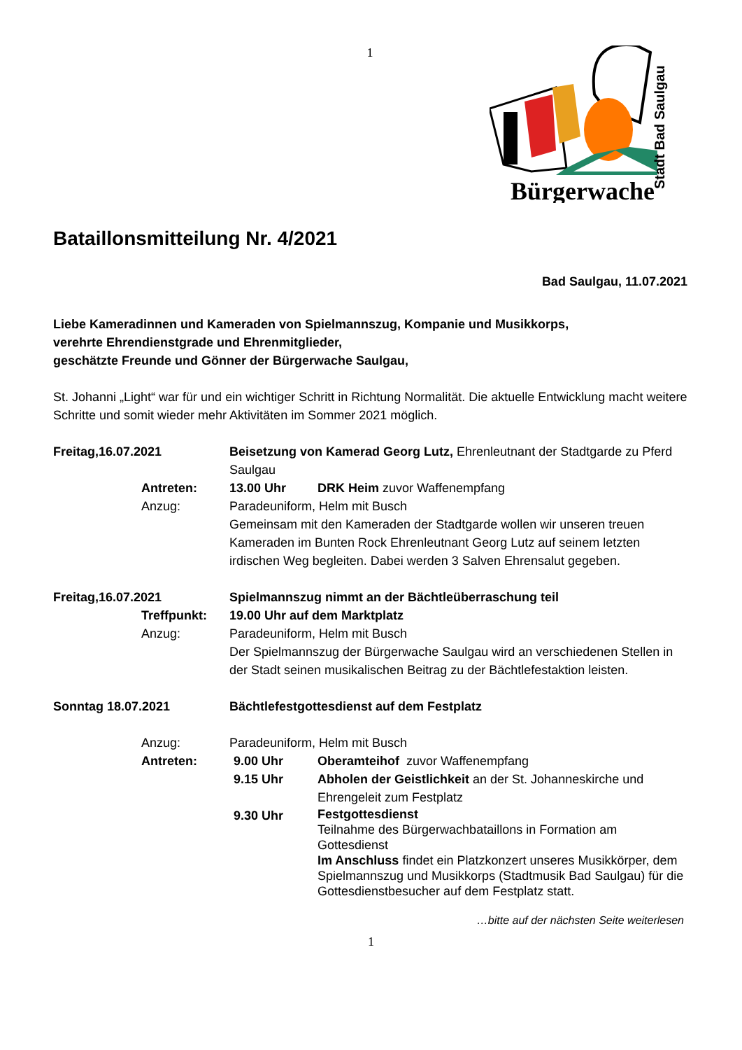1
Stadt Bad Saulgau
Bürgerwache
Bataillonsmitteilung Nr. 4/2021
Bad Saulgau, 11.07.2021
Liebe Kameradinnen und Kameraden von Spielmannszug, Kompanie und Musikkorps,
verehrte Ehrendienstgrade und Ehrenmitglieder,
geschätzte Freunde und Gönner der Bürgerwache Saulgau,
St. Johanni „Light“ war für und ein wichtiger Schritt in Richtung Normalität. Die aktuelle Entwicklung macht weitere Schritte und somit wieder mehr Aktivitäten im Sommer 2021 möglich.
Freitag,16.07.2021 Beisetzung von Kamerad Georg Lutz, Ehrenleutnant der Stadtgarde zu Pferd Saulgau
Antreten: 13.00 Uhr DRK Heim zuvor Waffenempfang
Anzug: Paradeuniform, Helm mit Busch
Gemeinsam mit den Kameraden der Stadtgarde wollen wir unseren treuen Kameraden im Bunten Rock Ehrenleutnant Georg Lutz auf seinem letzten irdischen Weg begleiten. Dabei werden 3 Salven Ehrensalut gegeben.
Freitag,16.07.2021 Spielmannszug nimmt an der Bächtleüberraschung teil
Treffpunkt: 19.00 Uhr auf dem Marktplatz
Anzug: Paradeuniform, Helm mit Busch
Der Spielmannszug der Bürgerwache Saulgau wird an verschiedenen Stellen in der Stadt seinen musikalischen Beitrag zu der Bächtlefestaktion leisten.
Sonntag 18.07.2021 Bächtlefestgottesdienst auf dem Festplatz
Anzug: Paradeuniform, Helm mit Busch
Antreten: 9.00 Uhr Oberamteihof zuvor Waffenempfang
9.15 Uhr Abholen der Geistlichkeit an der St. Johanneskirche und Ehrengeleit zum Festplatz
9.30 Uhr
Festgottesdienst
Teilnahme des Bürgerwachbataillons in Formation am Gottesdienst
Im Anschluss findet ein Platzkonzert unseres Musikkörper, dem Spielmannszug und Musikkorps (Stadtmusik Bad Saulgau) für die Gottesdienstbesucher auf dem Festplatz statt.
…bitte auf der nächsten Seite weiterlesen
1